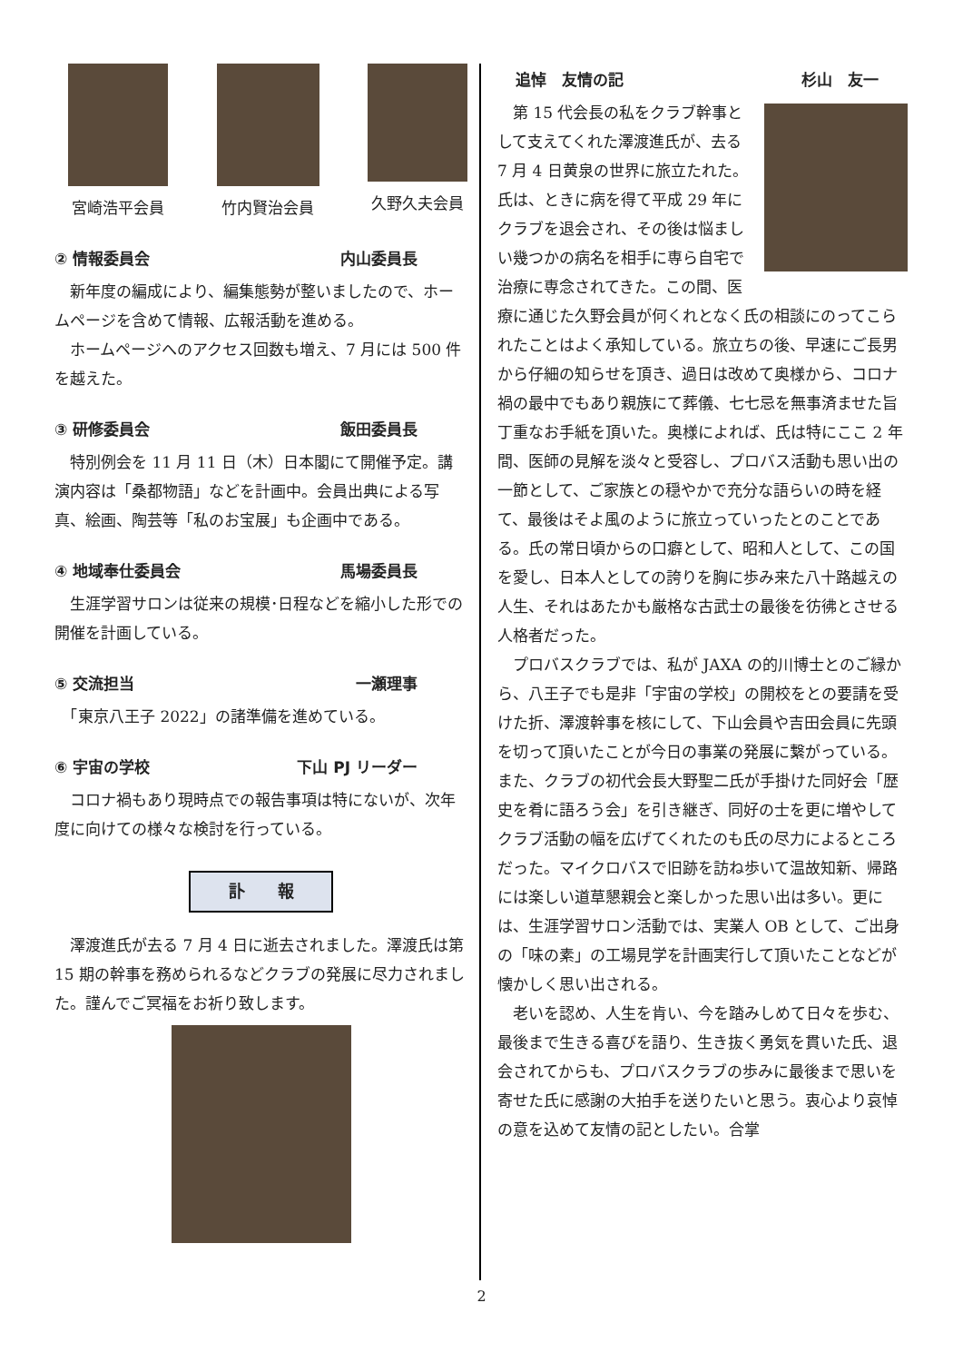宮崎浩平会員 竹内賢治会員 久野久夫会員
② 情報委員会 内山委員長
　新年度の編成により、編集態勢が整いましたので、ホームページを含めて情報、広報活動を進める。
　ホームページへのアクセス回数も増え、7 月には 500 件を越えた。
③ 研修委員会 飯田委員長
　特別例会を 11 月 11 日（木）日本閣にて開催予定。講演内容は「桑都物語」などを計画中。会員出典による写真、絵画、陶芸等「私のお宝展」も企画中である。
④ 地域奉仕委員会 馬場委員長
　生涯学習サロンは従来の規模･日程などを縮小した形での開催を計画している。
⑤ 交流担当 一瀬理事
　「東京八王子 2022」の諸準備を進めている。
⑥ 宇宙の学校 下山 PJ リーダー
　コロナ禍もあり現時点での報告事項は特にないが、次年度に向けての様々な検討を行っている。
訃　　報
　澤渡進氏が去る 7 月 4 日に逝去されました。澤渡氏は第 15 期の幹事を務められるなどクラブの発展に尽力されました。謹んでご冥福をお祈り致します。
追悼　友情の記 杉山　友一
　第 15 代会長の私をクラブ幹事として支えてくれた澤渡進氏が、去る 7 月 4 日黄泉の世界に旅立たれた。氏は、ときに病を得て平成 29 年にクラブを退会され、その後は悩ましい幾つかの病名を相手に専ら自宅で治療に専念されてきた。この間、医療に通じた久野会員が何くれとなく氏の相談にのってこられたことはよく承知している。旅立ちの後、早速にご長男から仔細の知らせを頂き、過日は改めて奥様から、コロナ禍の最中でもあり親族にて葬儀、七七忌を無事済ませた旨丁重なお手紙を頂いた。奥様によれば、氏は特にここ 2 年間、医師の見解を淡々と受容し、プロバス活動も思い出の一節として、ご家族との穏やかで充分な語らいの時を経て、最後はそよ風のように旅立っていったとのことである。氏の常日頃からの口癖として、昭和人として、この国を愛し、日本人としての誇りを胸に歩み来た八十路越えの人生、それはあたかも厳格な古武士の最後を彷彿とさせる人格者だった。
　プロバスクラブでは、私が JAXA の的川博士とのご縁から、八王子でも是非「宇宙の学校」の開校をとの要請を受けた折、澤渡幹事を核にして、下山会員や吉田会員に先頭を切って頂いたことが今日の事業の発展に繋がっている。また、クラブの初代会長大野聖二氏が手掛けた同好会「歴史を肴に語ろう会」を引き継ぎ、同好の士を更に増やしてクラブ活動の幅を広げてくれたのも氏の尽力によるところだった。マイクロバスで旧跡を訪ね歩いて温故知新、帰路には楽しい道草懇親会と楽しかった思い出は多い。更には、生涯学習サロン活動では、実業人 OB として、ご出身の「味の素」の工場見学を計画実行して頂いたことなどが懐かしく思い出される。
　老いを認め、人生を肯い、今を踏みしめて日々を歩む、最後まで生きる喜びを語り、生き抜く勇気を貫いた氏、退会されてからも、プロバスクラブの歩みに最後まで思いを寄せた氏に感謝の大拍手を送りたいと思う。衷心より哀悼の意を込めて友情の記としたい。合掌
2